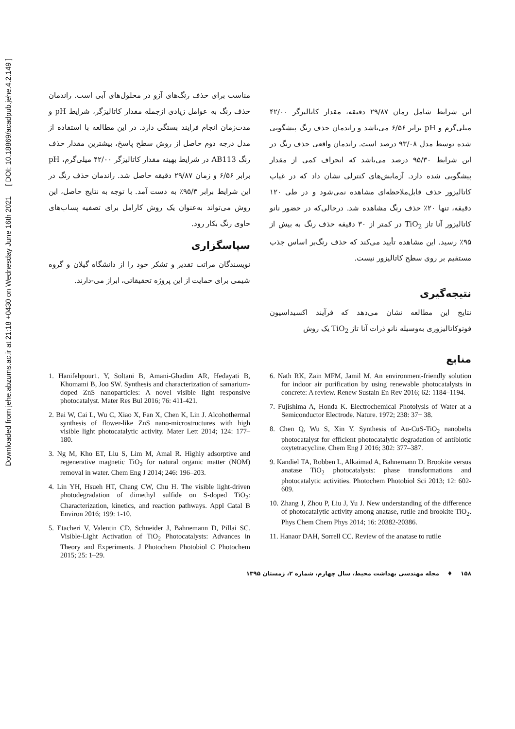Downloaded from jehe.abzums.ac.ir at 21:18 +0430 on Wednesday June 16th 2021 [ DOI: 10.18869/acadpub.jehe.4.2.149 ]
این شرایط شامل زمان ۲۹/۸۷ دقیقه، مقدار کاتالیزگر ۴۲/۰۰ میلی‌گرم و pH برابر ۶/۵۶ می‌باشد و راندمان حذف رنگ پیشگویی شده توسط مدل ۹۳/۰۸ درصد است. راندمان واقعی حذف رنگ در این شرایط ۹۵/۳۰ درصد می‌باشد که انحراف کمی از مقدار پیشگویی شده دارد. آزمایش‌های کنترلی نشان داد که در غیاب کاتالیزور حذف قابل‌ملاحظه‌ای مشاهده نمی‌شود و در طی ۱۲۰ دقیقه، تنها ۲۰٪ حذف رنگ مشاهده شد. درحالی‌که در حضور نانو کاتالیزور آنا تاز TiO<sub>2</sub> در کمتر از ۳۰ دقیقه حذف رنگ به بیش از ۹۵٪ رسید. این مشاهده تأیید می‌کند که حذف رنگ‌بر اساس جذب مستقیم بر روی سطح کاتالیزور نیست.
نتیجه‌گیری
نتایج این مطالعه نشان می‌دهد که فرآیند اکسیداسیون فوتوکاتالیزوری به‌وسیله نانو ذرات آنا تاز TiO<sub>2</sub> یک روش
مناسب برای حذف رنگ‌های آزو در محلول‌های آبی است. راندمان حذف رنگ به عوامل زیادی ازجمله مقدار کاتالیزگر، شرایط pH و مدت‌زمان انجام فرایند بستگی دارد. در این مطالعه با استفاده از مدل درجه دوم حاصل از روش سطح پاسخ، بیشترین مقدار حذف رنگ AB113 در شرایط بهینه مقدار کاتالیزگر ۴۲/۰۰ میلی‌گرم، pH برابر ۶/۵۶ و زمان ۲۹/۸۷ دقیقه حاصل شد. راندمان حذف رنگ در این شرایط برابر ۹۵/۳٪ به دست آمد. با توجه به نتایج حاصل، این روش می‌تواند به‌عنوان یک روش کارامل برای تصفیه پساب‌های حاوی رنگ بکار رود.
سپاسگزاری
نویسندگان مراتب تقدیر و تشکر خود را از دانشگاه گیلان و گروه شیمی برای حمایت از این پروژه تحقیقاتی، ابراز می-دارند.
منابع
6. Nath RK, Zain MFM, Jamil M. An environment-friendly solution for indoor air purification by using renewable photocatalysts in concrete: A review. Renew Sustain En Rev 2016; 62: 1184–1194.
7. Fujishima A, Honda K. Electrochemical Photolysis of Water at a Semiconductor Electrode. Nature. 1972; 238: 37− 38.
8. Chen Q, Wu S, Xin Y. Synthesis of Au-CuS-TiO<sub>2</sub> nanobelts photocatalyst for efficient photocatalytic degradation of antibiotic oxytetracycline. Chem Eng J 2016; 302: 377–387.
9. Kandiel TA, Robben L, Alkaimad A, Bahnemann D. Brookite versus anatase TiO<sub>2</sub> photocatalysts: phase transformations and photocatalytic activities. Photochem Photobiol Sci 2013; 12: 602-609.
10. Zhang J, Zhou P, Liu J, Yu J. New understanding of the difference of photocatalytic activity among anatase, rutile and brookite TiO<sub>2</sub>. Phys Chem Chem Phys 2014; 16: 20382-20386.
11. Hanaor DAH, Sorrell CC. Review of the anatase to rutile
1. Hanifehpour1. Y, Soltani B, Amani-Ghadim AR, Hedayati B, Khomami B, Joo SW. Synthesis and characterization of samarium-doped ZnS nanoparticles: A novel visible light responsive photocatalyst. Mater Res Bul 2016; 76: 411-421.
2. Bai W, Cai L, Wu C, Xiao X, Fan X, Chen K, Lin J. Alcohothermal synthesis of flower-like ZnS nano-microstructures with high visible light photocatalytic activity. Mater Lett 2014; 124: 177–180.
3. Ng M, Kho ET, Liu S, Lim M, Amal R. Highly adsorptive and regenerative magnetic TiO<sub>2</sub> for natural organic matter (NOM) removal in water. Chem Eng J 2014; 246: 196–203.
4. Lin YH, Hsueh HT, Chang CW, Chu H. The visible light-driven photodegradation of dimethyl sulfide on S-doped TiO<sub>2</sub>: Characterization, kinetics, and reaction pathways. Appl Catal B Environ 2016; 199: 1-10.
5. Etacheri V, Valentin CD, Schneider J, Bahnemann D, Pillai SC. Visible-Light Activation of TiO<sub>2</sub> Photocatalysts: Advances in Theory and Experiments. J Photochem Photobiol C Photochem 2015; 25: 1–29.
۱۵۸ ♦ مجله مهندسی بهداشت محیط، سال چهارم، شماره ۲، زمستان ۱۳۹۵